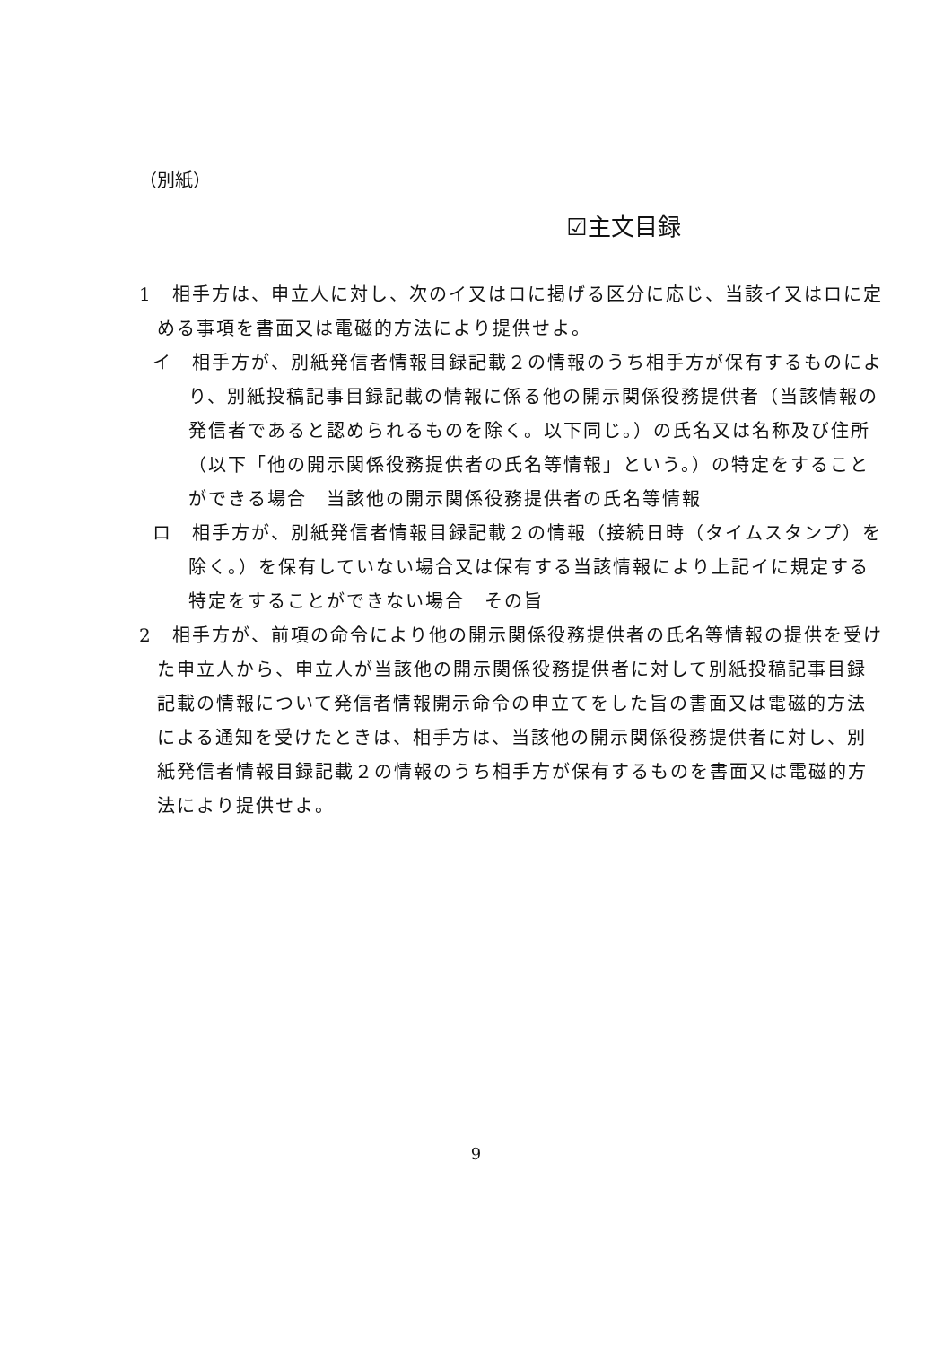（別紙）
☑主文目録
1　相手方は、申立人に対し、次のイ又はロに掲げる区分に応じ、当該イ又はロに定める事項を書面又は電磁的方法により提供せよ。
イ　相手方が、別紙発信者情報目録記載２の情報のうち相手方が保有するものにより、別紙投稿記事目録記載の情報に係る他の開示関係役務提供者（当該情報の発信者であると認められるものを除く。以下同じ。）の氏名又は名称及び住所（以下「他の開示関係役務提供者の氏名等情報」という。）の特定をすることができる場合　当該他の開示関係役務提供者の氏名等情報
ロ　相手方が、別紙発信者情報目録記載２の情報（接続日時（タイムスタンプ）を除く。）を保有していない場合又は保有する当該情報により上記イに規定する特定をすることができない場合　その旨
2　相手方が、前項の命令により他の開示関係役務提供者の氏名等情報の提供を受けた申立人から、申立人が当該他の開示関係役務提供者に対して別紙投稿記事目録記載の情報について発信者情報開示命令の申立てをした旨の書面又は電磁的方法による通知を受けたときは、相手方は、当該他の開示関係役務提供者に対し、別紙発信者情報目録記載２の情報のうち相手方が保有するものを書面又は電磁的方法により提供せよ。
9